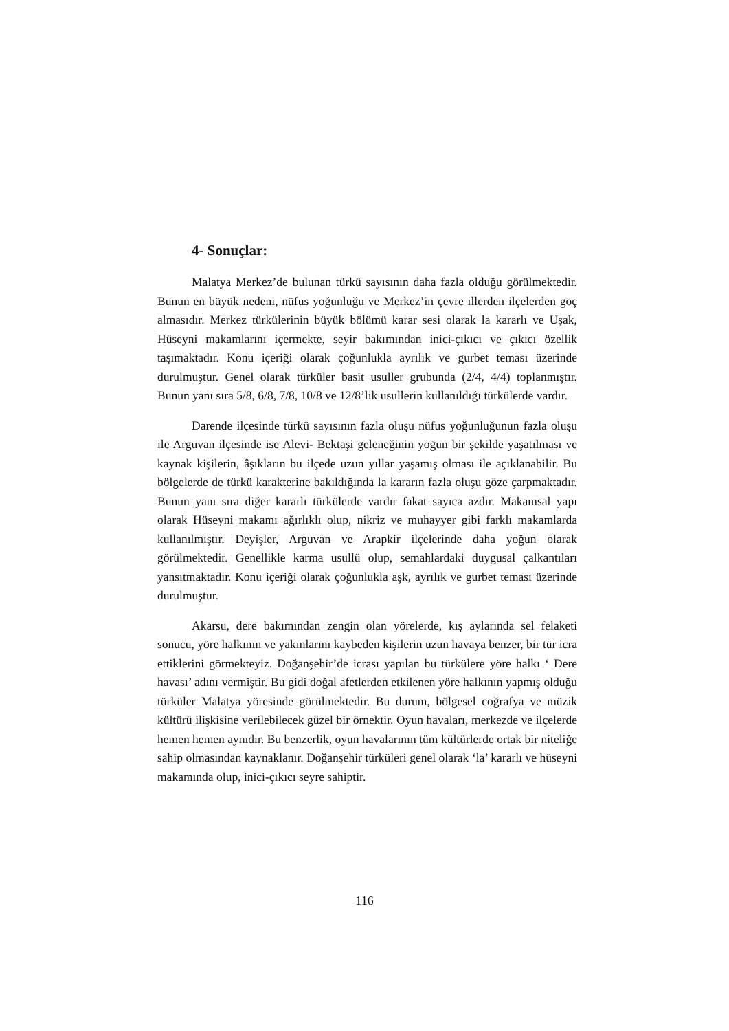4- Sonuçlar:
Malatya Merkez’de bulunan türkü sayısının daha fazla olduğu görülmektedir. Bunun en büyük nedeni, nüfus yoğunluğu ve Merkez’in çevre illerden ilçelerden göç almasıdır. Merkez türkülerinin büyük bölümü karar sesi olarak la kararlı ve Uşak, Hüseyni makamlarını içermekte, seyir bakımından inici-çıkıcı ve çıkıcı özellik taşımaktadır. Konu içeriği olarak çoğunlukla ayrılık ve gurbet teması üzerinde durulmuştur. Genel olarak türküler basit usuller grubunda (2/4, 4/4) toplanmıştır. Bunun yanı sıra 5/8, 6/8, 7/8, 10/8 ve 12/8’lik usullerin kullanıldığı türkülerde vardır.
Darende ilçesinde türkü sayısının fazla oluşu nüfus yoğunluğunun fazla oluşu ile Arguvan ilçesinde ise Alevi- Bektaşi geleneğinin yoğun bir şekilde yaşatılması ve kaynak kişilerin, âşıkların bu ilçede uzun yıllar yaşamış olması ile açıklanabilir. Bu bölgelerde de türkü karakterine bakıldığında la kararın fazla oluşu göze çarpmaktadır. Bunun yanı sıra diğer kararlı türkülerde vardır fakat sayıca azdır. Makamsal yapı olarak Hüseyni makamı ağırlıklı olup, nikriz ve muhayyer gibi farklı makamlarda kullanılmıştır. Deyişler, Arguvan ve Arapkir ilçelerinde daha yoğun olarak görülmektedir. Genellikle karma usullü olup, semahlardaki duygusal çalkantıları yansıtmaktadır. Konu içeriği olarak çoğunlukla aşk, ayrılık ve gurbet teması üzerinde durulmuştur.
Akarsu, dere bakımından zengin olan yörelerde, kış aylarında sel felaketi sonucu, yöre halkının ve yakınlarını kaybeden kişilerin uzun havaya benzer, bir tür icra ettiklerini görmekteyiz. Doğanşehir’de icrası yapılan bu türkülere yöre halkı ‘ Dere havası’ adını vermiştir. Bu gidi doğal afetlerden etkilenen yöre halkının yapmış olduğu türküler Malatya yöresinde görülmektedir. Bu durum, bölgesel coğrafya ve müzik kültürü ilişkisine verilebilecek güzel bir örnektir. Oyun havaları, merkezde ve ilçelerde hemen hemen aynıdır. Bu benzerlik, oyun havalarının tüm kültürlerde ortak bir niteliğe sahip olmasından kaynaklanır. Doğanşehir türküleri genel olarak ‘la’ kararlı ve hüseyni makamında olup, inici-çıkıcı seyre sahiptir.
116